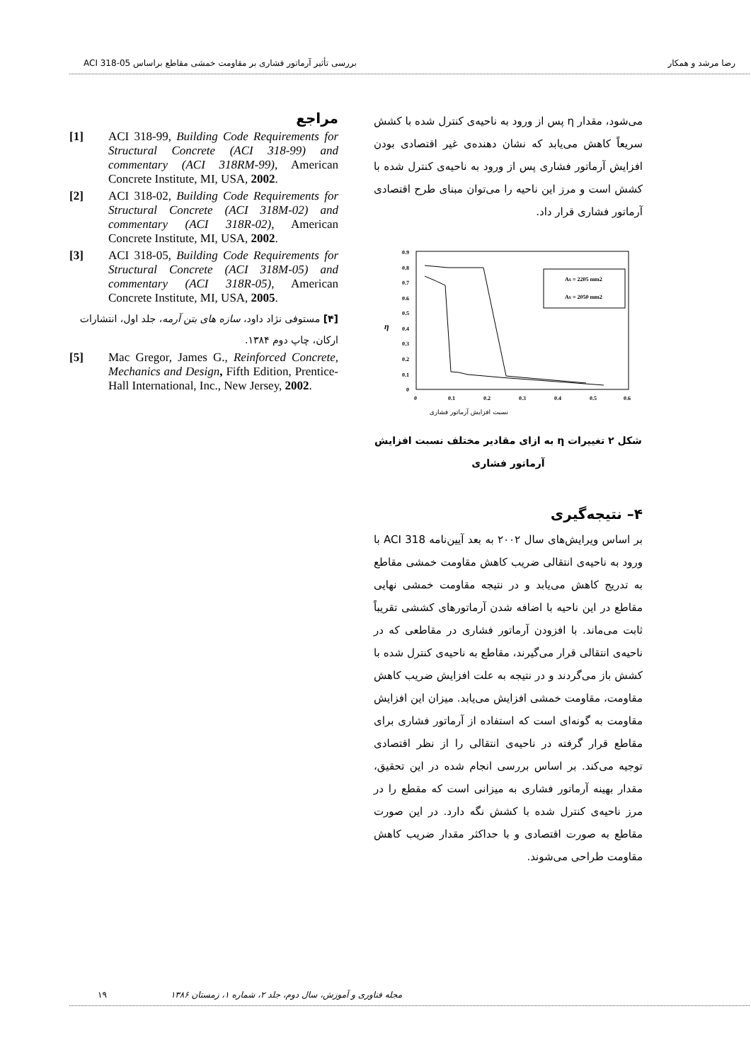رضا مرشد و همکار بررسی تأثیر آرماتور فشاری بر مقاومت خمشی مقاطع براساس ACI 318-05
می‌شود، مقدار η پس از ورود به ناحیه‌ی کنترل شده با کشش سریعاً کاهش می‌یابد که نشان دهنده‌ی غیر اقتصادی بودن افزایش آرماتور فشاری پس از ورود به ناحیه‌ی کنترل شده با کشش است و مرز این ناحیه را می‌توان مبنای طرح اقتصادی آرماتور فشاری قرار داد.
0.9
0.8
0.7
0.6
0.5
0.4
0.3
0.2
0.1
0
0
0.1
0.2
0.3
0.4
0.5
0.6
η
As = 2205 mm2
As = 2050 mm2
نسبت افزایش آرماتور فشاری
شکل ۲ تغییرات η به ازای مقادیر مختلف نسبت افزایش آرماتور فشاری
۴– نتیجه‌گیری
بر اساس ویرایش‌های سال ۲۰۰۲ به بعد آیین‌نامه ACI 318 با ورود به ناحیه‌ی انتقالی ضریب کاهش مقاومت خمشی مقاطع به تدریج کاهش می‌یابد و در نتیجه مقاومت خمشی نهایی مقاطع در این ناحیه با اضافه شدن آرماتورهای کششی تقریباً ثابت می‌ماند. با افزودن آرماتور فشاری در مقاطعی که در ناحیه‌ی انتقالی قرار می‌گیرند، مقاطع به ناحیه‌ی کنترل شده با کشش باز می‌گردند و در نتیجه به علت افزایش ضریب کاهش مقاومت، مقاومت خمشی افزایش می‌یابد. میزان این افزایش مقاومت به گونه‌ای است که استفاده از آرماتور فشاری برای مقاطع قرار گرفته در ناحیه‌ی انتقالی را از نظر اقتصادی توجیه می‌کند. بر اساس بررسی انجام شده در این تحقیق، مقدار بهینه آرماتور فشاری به میزانی است که مقطع را در مرز ناحیه‌ی کنترل شده با کشش نگه دارد. در این صورت مقاطع به صورت اقتصادی و با حداکثر مقدار ضریب کاهش مقاومت طراحی می‌شوند.
مراجع
[1] ACI 318-99, Building Code Requirements for Structural Concrete (ACI 318-99) and commentary (ACI 318RM-99), American Concrete Institute, MI, USA, 2002.
[2] ACI 318-02, Building Code Requirements for Structural Concrete (ACI 318M-02) and commentary (ACI 318R-02), American Concrete Institute, MI, USA, 2002.
[3] ACI 318-05, Building Code Requirements for Structural Concrete (ACI 318M-05) and commentary (ACI 318R-05), American Concrete Institute, MI, USA, 2005.
[۴] مستوفی نژاد داود، سازه های بتن آرمه، جلد اول، انتشارات ارکان، چاپ دوم ۱۳۸۴.
[5] Mac Gregor, James G., Reinforced Concrete, Mechanics and Design, Fifth Edition, Prentice-Hall International, Inc., New Jersey, 2002.
۱۹ مجله فناوری و آموزش، سال دوم، جلد ۲، شماره ۱، زمستان ۱۳۸۶